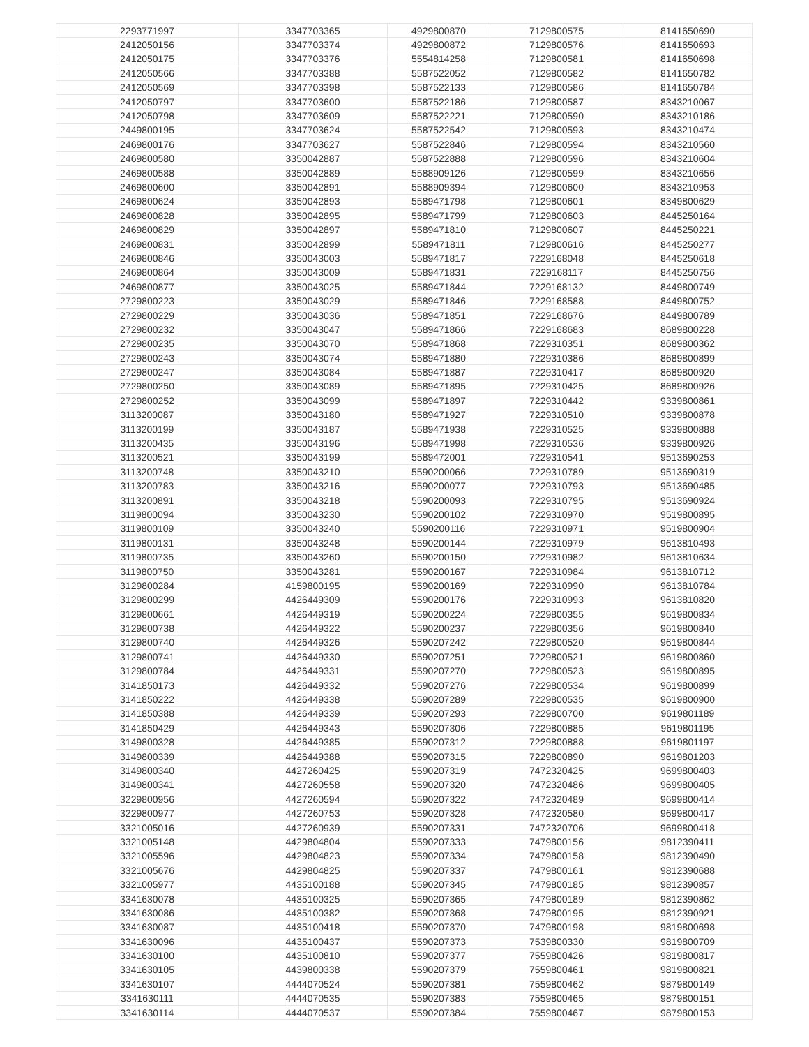| 2293771997 | 3347703365 | 4929800870 | 7129800575 | 8141650690 |
| 2412050156 | 3347703374 | 4929800872 | 7129800576 | 8141650693 |
| 2412050175 | 3347703376 | 5554814258 | 7129800581 | 8141650698 |
| 2412050566 | 3347703388 | 5587522052 | 7129800582 | 8141650782 |
| 2412050569 | 3347703398 | 5587522133 | 7129800586 | 8141650784 |
| 2412050797 | 3347703600 | 5587522186 | 7129800587 | 8343210067 |
| 2412050798 | 3347703609 | 5587522221 | 7129800590 | 8343210186 |
| 2449800195 | 3347703624 | 5587522542 | 7129800593 | 8343210474 |
| 2469800176 | 3347703627 | 5587522846 | 7129800594 | 8343210560 |
| 2469800580 | 3350042887 | 5587522888 | 7129800596 | 8343210604 |
| 2469800588 | 3350042889 | 5588909126 | 7129800599 | 8343210656 |
| 2469800600 | 3350042891 | 5588909394 | 7129800600 | 8343210953 |
| 2469800624 | 3350042893 | 5589471798 | 7129800601 | 8349800629 |
| 2469800828 | 3350042895 | 5589471799 | 7129800603 | 8445250164 |
| 2469800829 | 3350042897 | 5589471810 | 7129800607 | 8445250221 |
| 2469800831 | 3350042899 | 5589471811 | 7129800616 | 8445250277 |
| 2469800846 | 3350043003 | 5589471817 | 7229168048 | 8445250618 |
| 2469800864 | 3350043009 | 5589471831 | 7229168117 | 8445250756 |
| 2469800877 | 3350043025 | 5589471844 | 7229168132 | 8449800749 |
| 2729800223 | 3350043029 | 5589471846 | 7229168588 | 8449800752 |
| 2729800229 | 3350043036 | 5589471851 | 7229168676 | 8449800789 |
| 2729800232 | 3350043047 | 5589471866 | 7229168683 | 8689800228 |
| 2729800235 | 3350043070 | 5589471868 | 7229310351 | 8689800362 |
| 2729800243 | 3350043074 | 5589471880 | 7229310386 | 8689800899 |
| 2729800247 | 3350043084 | 5589471887 | 7229310417 | 8689800920 |
| 2729800250 | 3350043089 | 5589471895 | 7229310425 | 8689800926 |
| 2729800252 | 3350043099 | 5589471897 | 7229310442 | 9339800861 |
| 3113200087 | 3350043180 | 5589471927 | 7229310510 | 9339800878 |
| 3113200199 | 3350043187 | 5589471938 | 7229310525 | 9339800888 |
| 3113200435 | 3350043196 | 5589471998 | 7229310536 | 9339800926 |
| 3113200521 | 3350043199 | 5589472001 | 7229310541 | 9513690253 |
| 3113200748 | 3350043210 | 5590200066 | 7229310789 | 9513690319 |
| 3113200783 | 3350043216 | 5590200077 | 7229310793 | 9513690485 |
| 3113200891 | 3350043218 | 5590200093 | 7229310795 | 9513690924 |
| 3119800094 | 3350043230 | 5590200102 | 7229310970 | 9519800895 |
| 3119800109 | 3350043240 | 5590200116 | 7229310971 | 9519800904 |
| 3119800131 | 3350043248 | 5590200144 | 7229310979 | 9613810493 |
| 3119800735 | 3350043260 | 5590200150 | 7229310982 | 9613810634 |
| 3119800750 | 3350043281 | 5590200167 | 7229310984 | 9613810712 |
| 3129800284 | 4159800195 | 5590200169 | 7229310990 | 9613810784 |
| 3129800299 | 4426449309 | 5590200176 | 7229310993 | 9613810820 |
| 3129800661 | 4426449319 | 5590200224 | 7229800355 | 9619800834 |
| 3129800738 | 4426449322 | 5590200237 | 7229800356 | 9619800840 |
| 3129800740 | 4426449326 | 5590207242 | 7229800520 | 9619800844 |
| 3129800741 | 4426449330 | 5590207251 | 7229800521 | 9619800860 |
| 3129800784 | 4426449331 | 5590207270 | 7229800523 | 9619800895 |
| 3141850173 | 4426449332 | 5590207276 | 7229800534 | 9619800899 |
| 3141850222 | 4426449338 | 5590207289 | 7229800535 | 9619800900 |
| 3141850388 | 4426449339 | 5590207293 | 7229800700 | 9619801189 |
| 3141850429 | 4426449343 | 5590207306 | 7229800885 | 9619801195 |
| 3149800328 | 4426449385 | 5590207312 | 7229800888 | 9619801197 |
| 3149800339 | 4426449388 | 5590207315 | 7229800890 | 9619801203 |
| 3149800340 | 4427260425 | 5590207319 | 7472320425 | 9699800403 |
| 3149800341 | 4427260558 | 5590207320 | 7472320486 | 9699800405 |
| 3229800956 | 4427260594 | 5590207322 | 7472320489 | 9699800414 |
| 3229800977 | 4427260753 | 5590207328 | 7472320580 | 9699800417 |
| 3321005016 | 4427260939 | 5590207331 | 7472320706 | 9699800418 |
| 3321005148 | 4429804804 | 5590207333 | 7479800156 | 9812390411 |
| 3321005596 | 4429804823 | 5590207334 | 7479800158 | 9812390490 |
| 3321005676 | 4429804825 | 5590207337 | 7479800161 | 9812390688 |
| 3321005977 | 4435100188 | 5590207345 | 7479800185 | 9812390857 |
| 3341630078 | 4435100325 | 5590207365 | 7479800189 | 9812390862 |
| 3341630086 | 4435100382 | 5590207368 | 7479800195 | 9812390921 |
| 3341630087 | 4435100418 | 5590207370 | 7479800198 | 9819800698 |
| 3341630096 | 4435100437 | 5590207373 | 7539800330 | 9819800709 |
| 3341630100 | 4435100810 | 5590207377 | 7559800426 | 9819800817 |
| 3341630105 | 4439800338 | 5590207379 | 7559800461 | 9819800821 |
| 3341630107 | 4444070524 | 5590207381 | 7559800462 | 9879800149 |
| 3341630111 | 4444070535 | 5590207383 | 7559800465 | 9879800151 |
| 3341630114 | 4444070537 | 5590207384 | 7559800467 | 9879800153 |